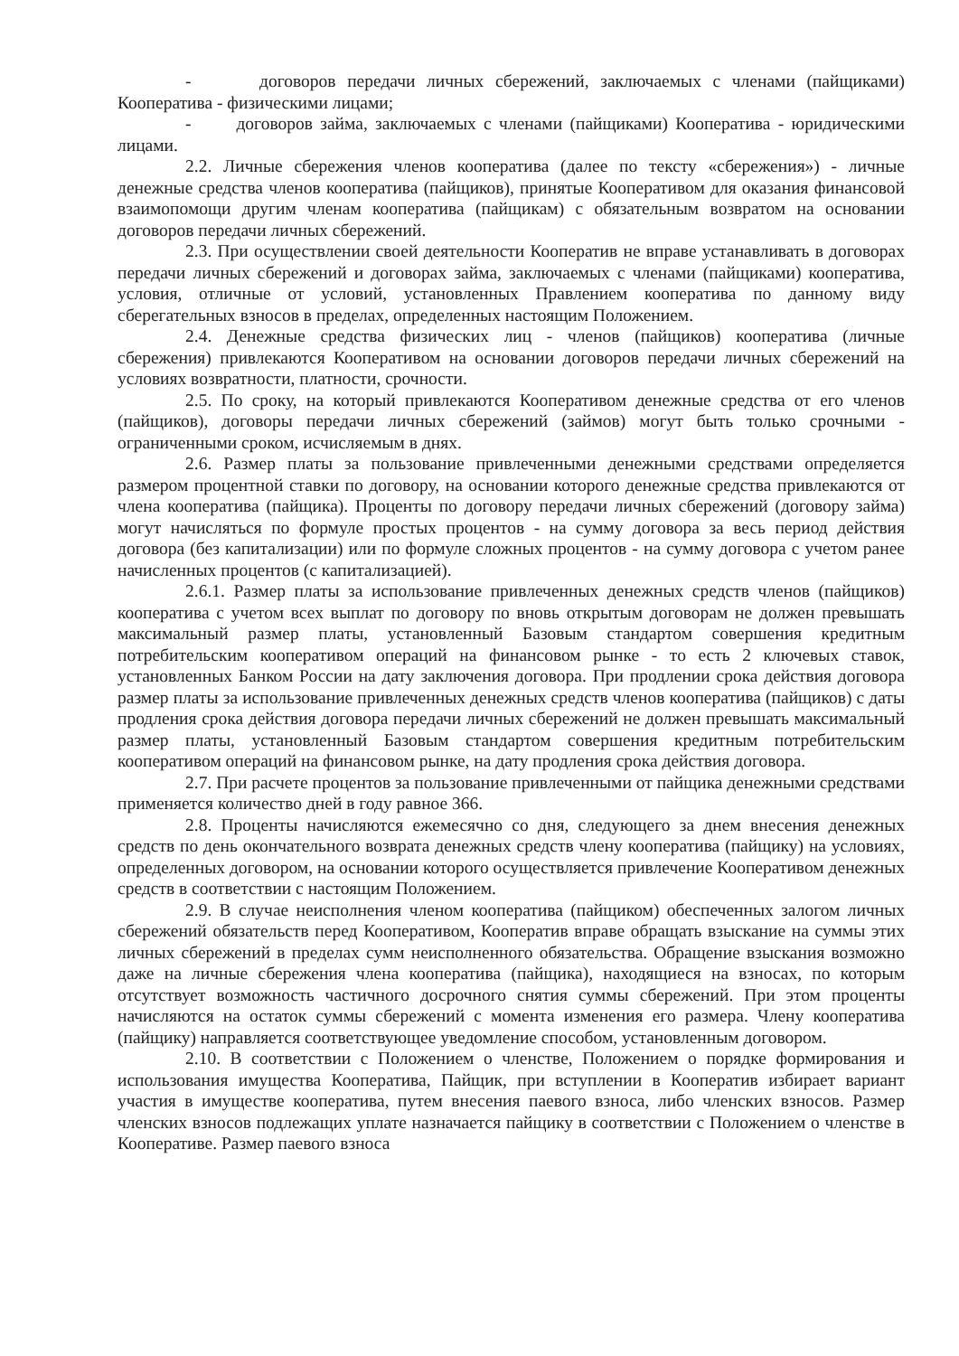- договоров передачи личных сбережений, заключаемых с членами (пайщиками) Кооператива - физическими лицами;
- договоров займа, заключаемых с членами (пайщиками) Кооператива - юридическими лицами.
2.2. Личные сбережения членов кооператива (далее по тексту «сбережения») - личные денежные средства членов кооператива (пайщиков), принятые Кооперативом для оказания финансовой взаимопомощи другим членам кооператива (пайщикам) с обязательным возвратом на основании договоров передачи личных сбережений.
2.3. При осуществлении своей деятельности Кооператив не вправе устанавливать в договорах передачи личных сбережений и договорах займа, заключаемых с членами (пайщиками) кооператива, условия, отличные от условий, установленных Правлением кооператива по данному виду сберегательных взносов в пределах, определенных настоящим Положением.
2.4. Денежные средства физических лиц - членов (пайщиков) кооператива (личные сбережения) привлекаются Кооперативом на основании договоров передачи личных сбережений на условиях возвратности, платности, срочности.
2.5. По сроку, на который привлекаются Кооперативом денежные средства от его членов (пайщиков), договоры передачи личных сбережений (займов) могут быть только срочными - ограниченными сроком, исчисляемым в днях.
2.6. Размер платы за пользование привлеченными денежными средствами определяется размером процентной ставки по договору, на основании которого денежные средства привлекаются от члена кооператива (пайщика). Проценты по договору передачи личных сбережений (договору займа) могут начисляться по формуле простых процентов - на сумму договора за весь период действия договора (без капитализации) или по формуле сложных процентов - на сумму договора с учетом ранее начисленных процентов (с капитализацией).
2.6.1. Размер платы за использование привлеченных денежных средств членов (пайщиков) кооператива с учетом всех выплат по договору по вновь открытым договорам не должен превышать максимальный размер платы, установленный Базовым стандартом совершения кредитным потребительским кооперативом операций на финансовом рынке - то есть 2 ключевых ставок, установленных Банком России на дату заключения договора. При продлении срока действия договора размер платы за использование привлеченных денежных средств членов кооператива (пайщиков) с даты продления срока действия договора передачи личных сбережений не должен превышать максимальный размер платы, установленный Базовым стандартом совершения кредитным потребительским кооперативом операций на финансовом рынке, на дату продления срока действия договора.
2.7. При расчете процентов за пользование привлеченными от пайщика денежными средствами применяется количество дней в году равное 366.
2.8. Проценты начисляются ежемесячно со дня, следующего за днем внесения денежных средств по день окончательного возврата денежных средств члену кооператива (пайщику) на условиях, определенных договором, на основании которого осуществляется привлечение Кооперативом денежных средств в соответствии с настоящим Положением.
2.9. В случае неисполнения членом кооператива (пайщиком) обеспеченных залогом личных сбережений обязательств перед Кооперативом, Кооператив вправе обращать взыскание на суммы этих личных сбережений в пределах сумм неисполненного обязательства. Обращение взыскания возможно даже на личные сбережения члена кооператива (пайщика), находящиеся на взносах, по которым отсутствует возможность частичного досрочного снятия суммы сбережений. При этом проценты начисляются на остаток суммы сбережений с момента изменения его размера. Члену кооператива (пайщику) направляется соответствующее уведомление способом, установленным договором.
2.10. В соответствии с Положением о членстве, Положением о порядке формирования и использования имущества Кооператива, Пайщик, при вступлении в Кооператив избирает вариант участия в имуществе кооператива, путем внесения паевого взноса, либо членских взносов. Размер членских взносов подлежащих уплате назначается пайщику в соответствии с Положением о членстве в Кооперативе. Размер паевого взноса